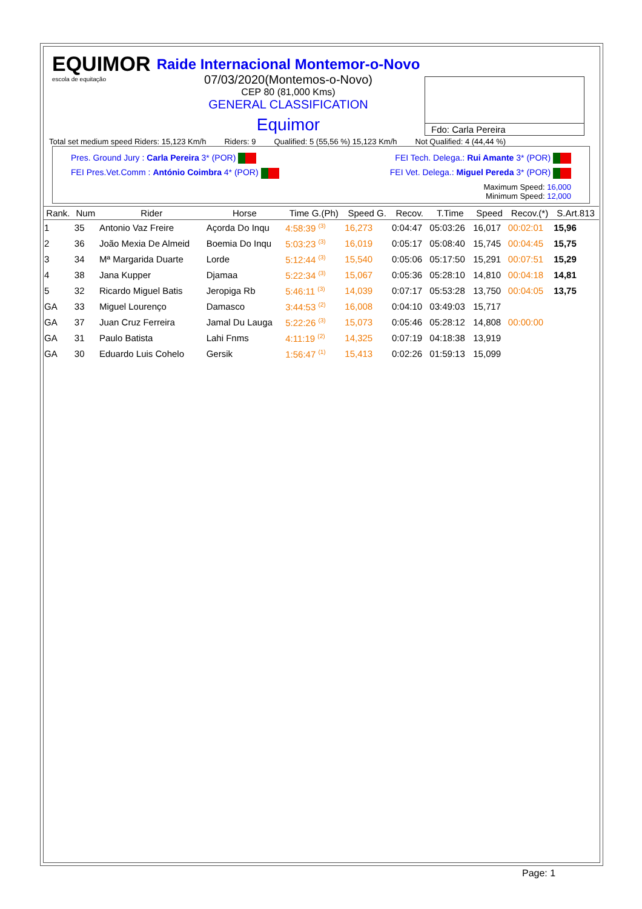EQUIMOR
escola de equitação
Raide Internacional Montemor-o-Novo
07/03/2020(Montemos-o-Novo)
CEP 80 (81,000 Kms)
GENERAL CLASSIFICATION
Equimor
Fdo: Carla Pereira
Total set medium speed Riders: 15,123 Km/h Riders: 9 Qualified: 5 (55,56 %) 15,123 Km/h Not Qualified: 4 (44,44 %)
Pres. Ground Jury : Carla Pereira 3* (POR) FEI Tech. Delega.: Rui Amante 3* (POR)
FEI Pres.Vet.Comm : António Coimbra 4* (POR) FEI Vet. Delega.: Miguel Pereda 3* (POR)
Maximum Speed: 16,000
Minimum Speed: 12,000
| Rank. | Num | Rider | Horse | Time G.(Ph) | Speed G. | Recov. | T.Time | Speed | Recov.(*) | S.Art.813 |
| --- | --- | --- | --- | --- | --- | --- | --- | --- | --- | --- |
| 1 | 35 | Antonio Vaz Freire | Açorda Do Inqu | 4:58:39 <sup>(3)</sup> | 16,273 | 0:04:47 | 05:03:26 | 16,017 | 00:02:01 | 15,96 |
| 2 | 36 | João Mexia De Almeid | Boemia Do Inqu | 5:03:23 <sup>(3)</sup> | 16,019 | 0:05:17 | 05:08:40 | 15,745 | 00:04:45 | 15,75 |
| 3 | 34 | Mª Margarida Duarte | Lorde | 5:12:44 <sup>(3)</sup> | 15,540 | 0:05:06 | 05:17:50 | 15,291 | 00:07:51 | 15,29 |
| 4 | 38 | Jana Kupper | Djamaa | 5:22:34 <sup>(3)</sup> | 15,067 | 0:05:36 | 05:28:10 | 14,810 | 00:04:18 | 14,81 |
| 5 | 32 | Ricardo Miguel Batis | Jeropiga Rb | 5:46:11 <sup>(3)</sup> | 14,039 | 0:07:17 | 05:53:28 | 13,750 | 00:04:05 | 13,75 |
| GA | 33 | Miguel Lourenço | Damasco | 3:44:53 <sup>(2)</sup> | 16,008 | 0:04:10 | 03:49:03 | 15,717 | | |
| GA | 37 | Juan Cruz Ferreira | Jamal Du Lauga | 5:22:26 <sup>(3)</sup> | 15,073 | 0:05:46 | 05:28:12 | 14,808 | 00:00:00 | |
| GA | 31 | Paulo Batista | Lahi Fnms | 4:11:19 <sup>(2)</sup> | 14,325 | 0:07:19 | 04:18:38 | 13,919 | | |
| GA | 30 | Eduardo Luis Cohelo | Gersik | 1:56:47 <sup>(1)</sup> | 15,413 | 0:02:26 | 01:59:13 | 15,099 | | |
Page: 1